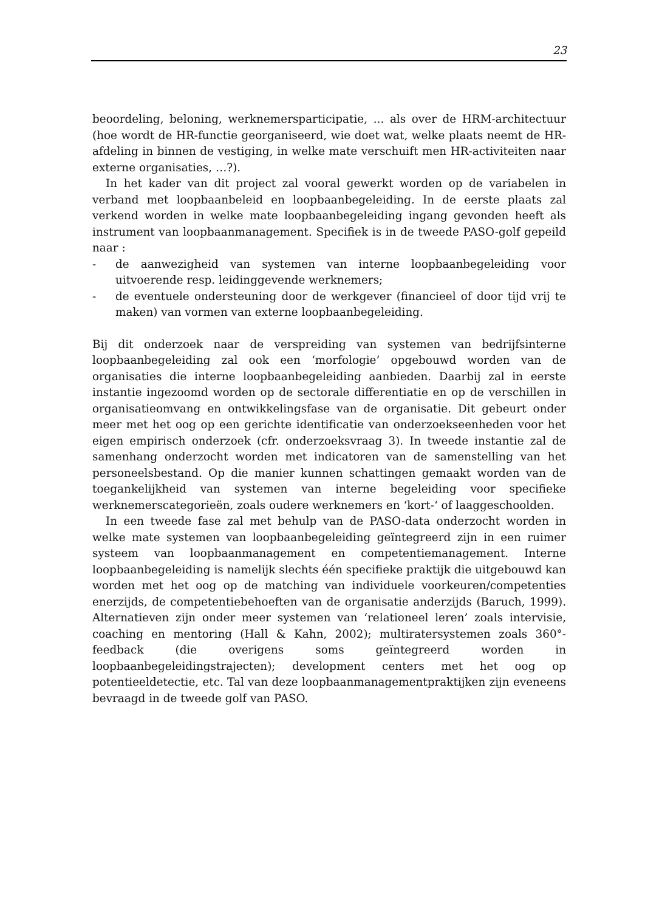23
beoordeling, beloning, werknemersparticipatie, ... als over de HRM-architectuur (hoe wordt de HR-functie georganiseerd, wie doet wat, welke plaats neemt de HR-afdeling in binnen de vestiging, in welke mate verschuift men HR-activiteiten naar externe organisaties, …?).
In het kader van dit project zal vooral gewerkt worden op de variabelen in verband met loopbaanbeleid en loopbaanbegeleiding. In de eerste plaats zal verkend worden in welke mate loopbaanbegeleiding ingang gevonden heeft als instrument van loopbaanmanagement. Specifiek is in de tweede PASO-golf gepeild naar :
- de aanwezigheid van systemen van interne loopbaanbegeleiding voor uitvoerende resp. leidinggevende werknemers;
- de eventuele ondersteuning door de werkgever (financieel of door tijd vrij te maken) van vormen van externe loopbaanbegeleiding.
Bij dit onderzoek naar de verspreiding van systemen van bedrijfsinterne loopbaanbegeleiding zal ook een ‘morfologie’ opgebouwd worden van de organisaties die interne loopbaanbegeleiding aanbieden. Daarbij zal in eerste instantie ingezoomd worden op de sectorale differentiatie en op de verschillen in organisatieomvang en ontwikkelingsfase van de organisatie. Dit gebeurt onder meer met het oog op een gerichte identificatie van onderzoekseenheden voor het eigen empirisch onderzoek (cfr. onderzoeksvraag 3). In tweede instantie zal de samenhang onderzocht worden met indicatoren van de samenstelling van het personeelsbestand. Op die manier kunnen schattingen gemaakt worden van de toegankelijkheid van systemen van interne begeleiding voor specifieke werknemerscategorieën, zoals oudere werknemers en ‘kort-‘ of laaggeschoolden.
In een tweede fase zal met behulp van de PASO-data onderzocht worden in welke mate systemen van loopbaanbegeleiding geïntegreerd zijn in een ruimer systeem van loopbaanmanagement en competentiemanagement. Interne loopbaanbegeleiding is namelijk slechts één specifieke praktijk die uitgebouwd kan worden met het oog op de matching van individuele voorkeuren/competenties enerzijds, de competentiebehoeften van de organisatie anderzijds (Baruch, 1999). Alternatieven zijn onder meer systemen van ‘relationeel leren’ zoals intervisie, coaching en mentoring (Hall & Kahn, 2002); multiratersystemen zoals 360°-feedback (die overigens soms geïntegreerd worden in loopbaanbegeleidingstrajecten); development centers met het oog op potentieeldetectie, etc. Tal van deze loopbaanmanagementpraktijken zijn eveneens bevraagd in de tweede golf van PASO.